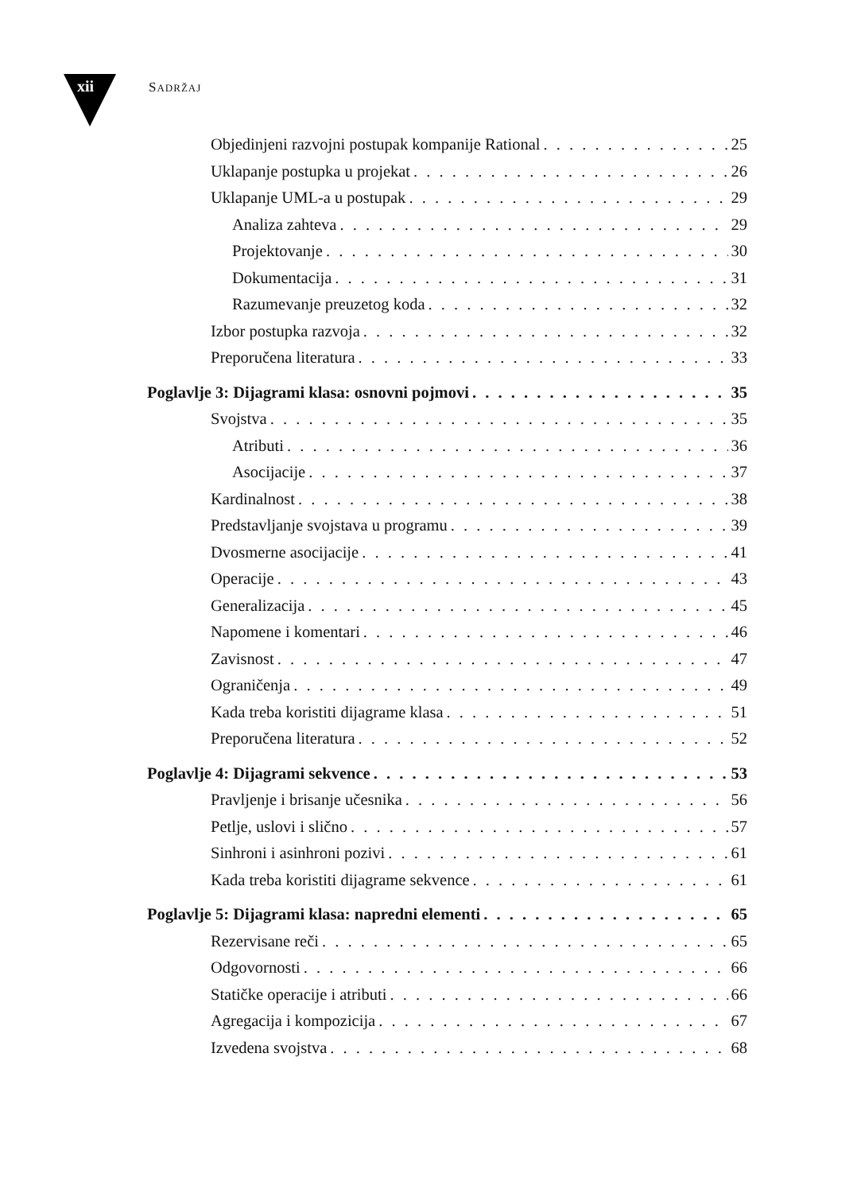xii SADRŽAJ
Objedinjeni razvojni postupak kompanije Rational 25
Uklapanje postupka u projekat 26
Uklapanje UML-a u postupak 29
Analiza zahteva 29
Projektovanje 30
Dokumentacija 31
Razumevanje preuzetog koda 32
Izbor postupka razvoja 32
Preporučena literatura 33
Poglavlje 3: Dijagrami klasa: osnovni pojmovi 35
Svojstva 35
Atributi 36
Asocijacije 37
Kardinalnost 38
Predstavljanje svojstava u programu 39
Dvosmerne asocijacije 41
Operacije 43
Generalizacija 45
Napomene i komentari 46
Zavisnost 47
Ograničenja 49
Kada treba koristiti dijagrame klasa 51
Preporučena literatura 52
Poglavlje 4: Dijagrami sekvence 53
Pravljenje i brisanje učesnika 56
Petlje, uslovi i slično 57
Sinhroni i asinhroni pozivi 61
Kada treba koristiti dijagrame sekvence 61
Poglavlje 5: Dijagrami klasa: napredni elementi 65
Rezervisane reči 65
Odgovornosti 66
Statičke operacije i atributi 66
Agregacija i kompozicija 67
Izvedena svojstva 68